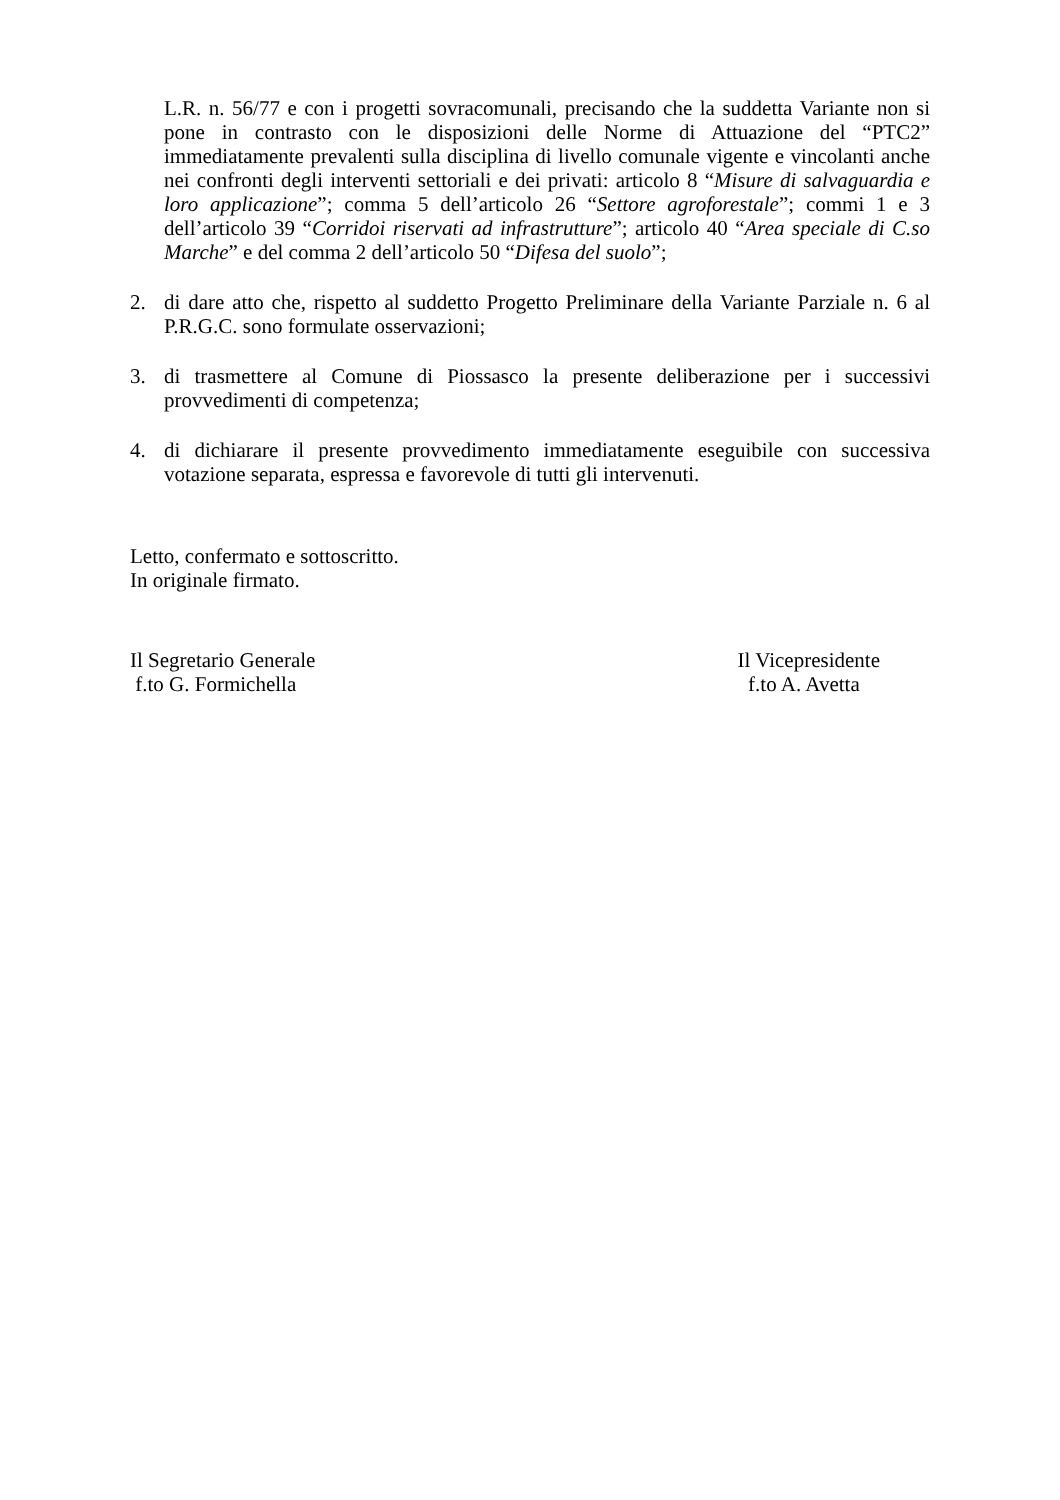L.R. n. 56/77 e con i progetti sovracomunali, precisando che la suddetta Variante non si pone in contrasto con le disposizioni delle Norme di Attuazione del “PTC2” immediatamente prevalenti sulla disciplina di livello comunale vigente e vincolanti anche nei confronti degli interventi settoriali e dei privati: articolo 8 “Misure di salvaguardia e loro applicazione”; comma 5 dell’articolo 26 “Settore agroforestale”; commi 1 e 3 dell’articolo 39 “Corridoi riservati ad infrastrutture”; articolo 40 “Area speciale di C.so Marche” e del comma 2 dell’articolo 50 “Difesa del suolo”;
2. di dare atto che, rispetto al suddetto Progetto Preliminare della Variante Parziale n. 6 al P.R.G.C. sono formulate osservazioni;
3. di trasmettere al Comune di Piossasco la presente deliberazione per i successivi provvedimenti di competenza;
4. di dichiarare il presente provvedimento immediatamente eseguibile con successiva votazione separata, espressa e favorevole di tutti gli intervenuti.
Letto, confermato e sottoscritto.
In originale firmato.
Il Segretario Generale
f.to G. Formichella
Il Vicepresidente
f.to A. Avetta